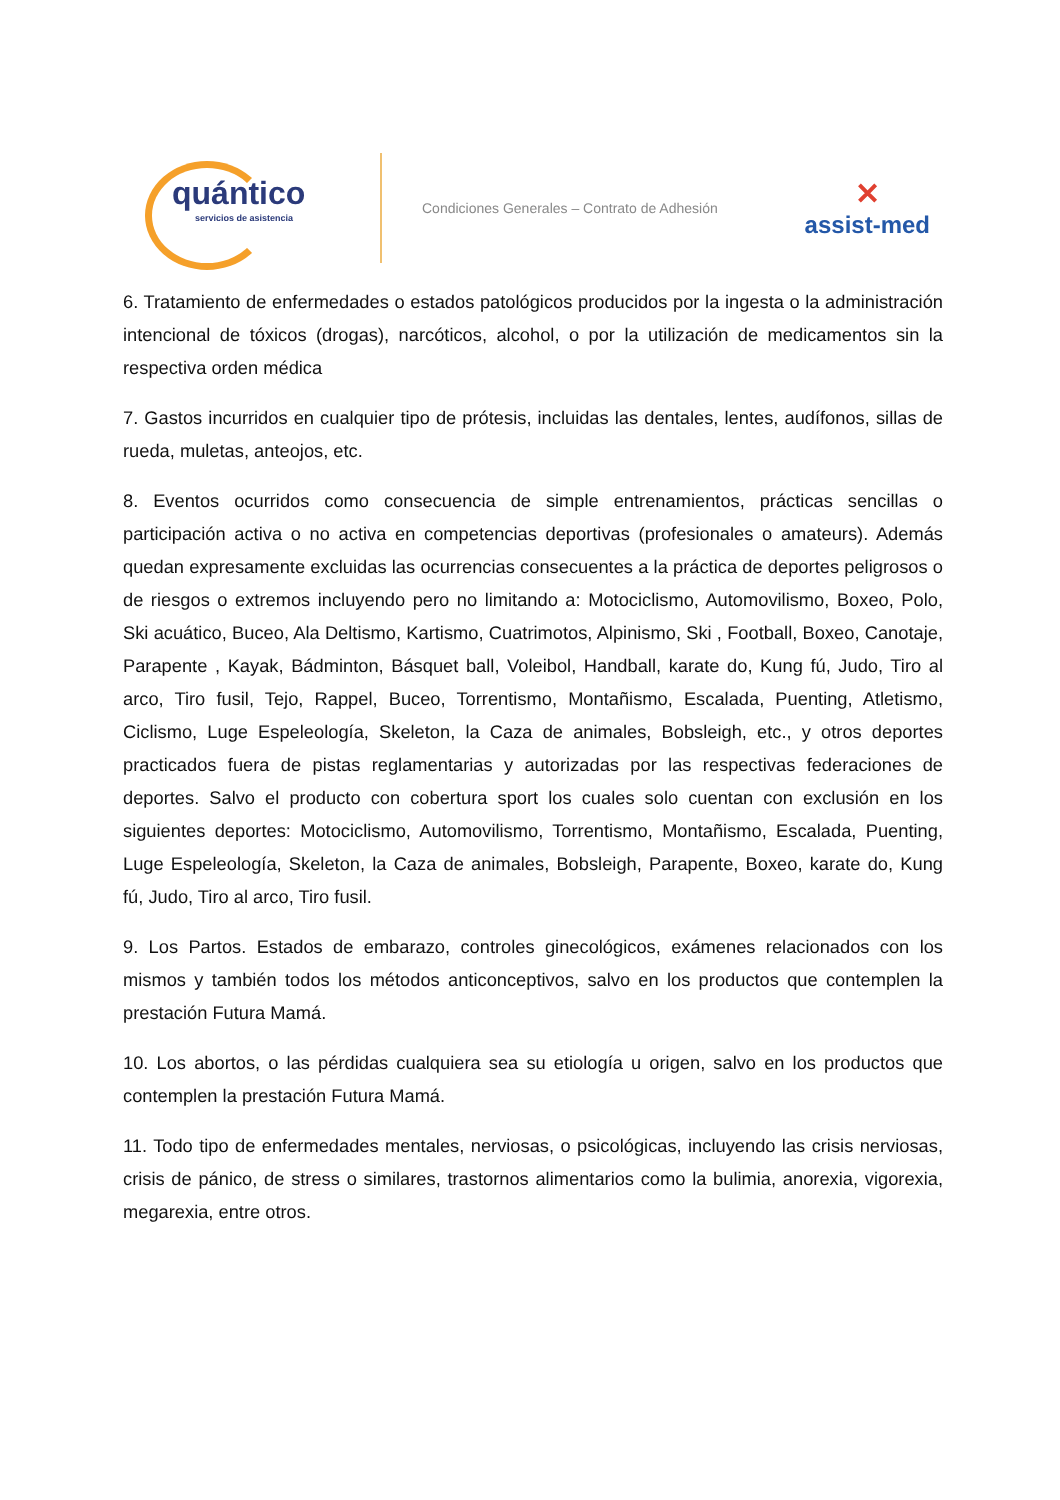quántico
servicios de asistencia
Condiciones Generales – Contrato de Adhesión
✕
assist-med
6. Tratamiento de enfermedades o estados patológicos producidos por la ingesta o la administración intencional de tóxicos (drogas), narcóticos, alcohol, o por la utilización de medicamentos sin la respectiva orden médica
7. Gastos incurridos en cualquier tipo de prótesis, incluidas las dentales, lentes, audífonos, sillas de rueda, muletas, anteojos, etc.
8. Eventos ocurridos como consecuencia de simple entrenamientos, prácticas sencillas o participación activa o no activa en competencias deportivas (profesionales o amateurs). Además quedan expresamente excluidas las ocurrencias consecuentes a la práctica de deportes peligrosos o de riesgos o extremos incluyendo pero no limitando a: Motociclismo, Automovilismo, Boxeo, Polo, Ski acuático, Buceo, Ala Deltismo, Kartismo, Cuatrimotos, Alpinismo, Ski , Football, Boxeo, Canotaje, Parapente , Kayak, Bádminton, Básquet ball, Voleibol, Handball, karate do, Kung fú, Judo, Tiro al arco, Tiro fusil, Tejo, Rappel, Buceo, Torrentismo, Montañismo, Escalada, Puenting, Atletismo, Ciclismo, Luge Espeleología, Skeleton, la Caza de animales, Bobsleigh, etc., y otros deportes practicados fuera de pistas reglamentarias y autorizadas por las respectivas federaciones de deportes. Salvo el producto con cobertura sport los cuales solo cuentan con exclusión en los siguientes deportes: Motociclismo, Automovilismo, Torrentismo, Montañismo, Escalada, Puenting, Luge Espeleología, Skeleton, la Caza de animales, Bobsleigh, Parapente, Boxeo, karate do, Kung fú, Judo, Tiro al arco, Tiro fusil.
9. Los Partos. Estados de embarazo, controles ginecológicos, exámenes relacionados con los mismos y también todos los métodos anticonceptivos, salvo en los productos que contemplen la prestación Futura Mamá.
10. Los abortos, o las pérdidas cualquiera sea su etiología u origen, salvo en los productos que contemplen la prestación Futura Mamá.
11. Todo tipo de enfermedades mentales, nerviosas, o psicológicas, incluyendo las crisis nerviosas, crisis de pánico, de stress o similares, trastornos alimentarios como la bulimia, anorexia, vigorexia, megarexia, entre otros.